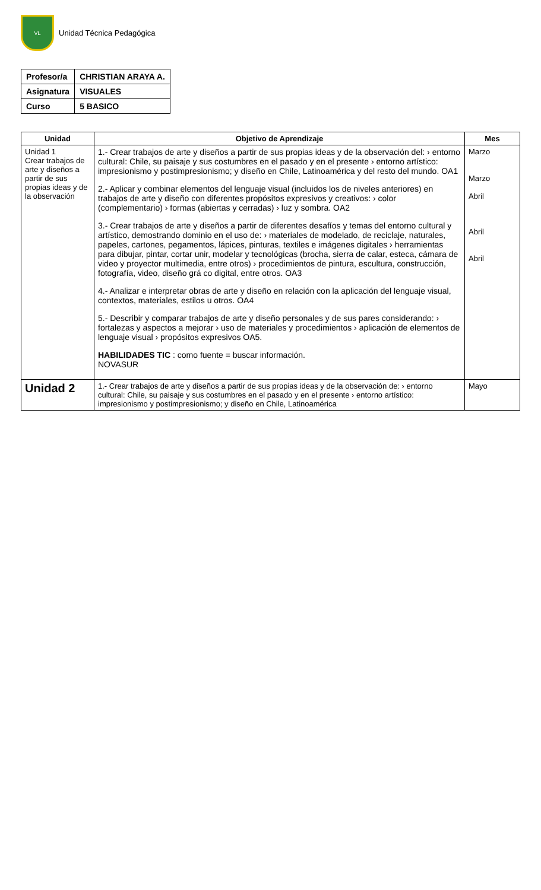VL
Unidad Técnica Pedagógica
| Profesor/a | CHRISTIAN ARAYA A. |
| Asignatura | VISUALES |
| Curso | 5 BASICO |
| Unidad | Objetivo de Aprendizaje | Mes |
| --- | --- | --- |
| Unidad 1 Crear trabajos de arte y diseños a partir de sus propias ideas y de la observación | 1.- Crear trabajos de arte y diseños a partir de sus propias ideas y de la observación del: › entorno cultural: Chile, su paisaje y sus costumbres en el pasado y en el presente › entorno artístico: impresionismo y postimpresionismo; y diseño en Chile, Latinoamérica y del resto del mundo. OA1 2.- Aplicar y combinar elementos del lenguaje visual (incluidos los de niveles anteriores) en trabajos de arte y diseño con diferentes propósitos expresivos y creativos: › color (complementario) › formas (abiertas y cerradas) › luz y sombra. OA2 3.- Crear trabajos de arte y diseños a partir de diferentes desafíos y temas del entorno cultural y artístico, demostrando dominio en el uso de: › materiales de modelado, de reciclaje, naturales, papeles, cartones, pegamentos, lápices, pinturas, textiles e imágenes digitales › herramientas para dibujar, pintar, cortar unir, modelar y tecnológicas (brocha, sierra de calar, esteca, cámara de video y proyector multimedia, entre otros) › procedimientos de pintura, escultura, construcción, fotografía, video, diseño grá co digital, entre otros. OA3 4.- Analizar e interpretar obras de arte y diseño en relación con la aplicación del lenguaje visual, contextos, materiales, estilos u otros. OA4 5.- Describir y comparar trabajos de arte y diseño personales y de sus pares considerando: › fortalezas y aspectos a mejorar › uso de materiales y procedimientos › aplicación de elementos de lenguaje visual › propósitos expresivos OA5. HABILIDADES TIC : como fuente = buscar información. NOVASUR | Marzo Marzo Abril Abril Abril |
| Unidad 2 | 1.- Crear trabajos de arte y diseños a partir de sus propias ideas y de la observación de: › entorno cultural: Chile, su paisaje y sus costumbres en el pasado y en el presente › entorno artístico: impresionismo y postimpresionismo; y diseño en Chile, Latinoamérica | Mayo |